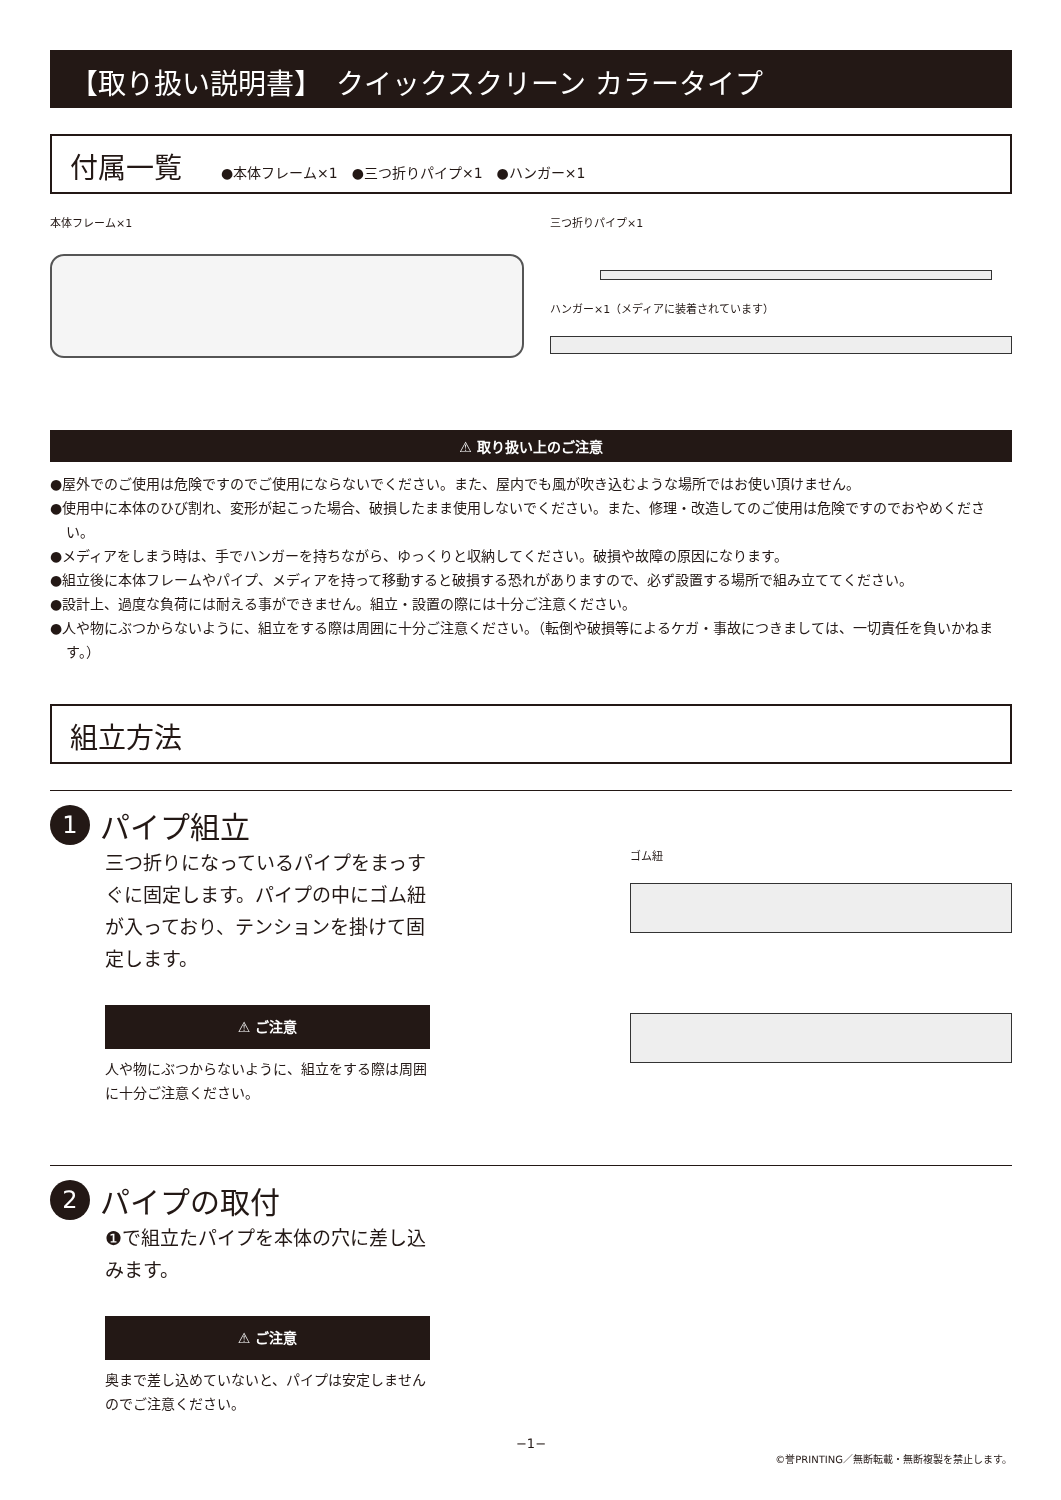【取り扱い説明書】　クイックスクリーン カラータイプ
付属一覧 ●本体フレーム×1　●三つ折りパイプ×1　●ハンガー×1
本体フレーム×1 三つ折りパイプ×1
ハンガー×1（メディアに装着されています）
⚠ 取り扱い上のご注意
●屋外でのご使用は危険ですのでご使用にならないでください。また、屋内でも風が吹き込むような場所ではお使い頂けません。
●使用中に本体のひび割れ、変形が起こった場合、破損したまま使用しないでください。また、修理・改造してのご使用は危険ですのでおやめください。
●メディアをしまう時は、手でハンガーを持ちながら、ゆっくりと収納してください。破損や故障の原因になります。
●組立後に本体フレームやパイプ、メディアを持って移動すると破損する恐れがありますので、必ず設置する場所で組み立ててください。
●設計上、過度な負荷には耐える事ができません。組立・設置の際には十分ご注意ください。
●人や物にぶつからないように、組立をする際は周囲に十分ご注意ください。（転倒や破損等によるケガ・事故につきましては、一切責任を負いかねます。）
組立方法
1 パイプ組立
三つ折りになっているパイプをまっすぐに固定します。パイプの中にゴム紐が入っており、テンションを掛けて固定します。
⚠ ご注意
人や物にぶつからないように、組立をする際は周囲に十分ご注意ください。
ゴム紐
2 パイプの取付
❶で組立たパイプを本体の穴に差し込みます。
⚠ ご注意
奥まで差し込めていないと、パイプは安定しませんのでご注意ください。
−1−
©誉PRINTING／無断転載・無断複製を禁止します。